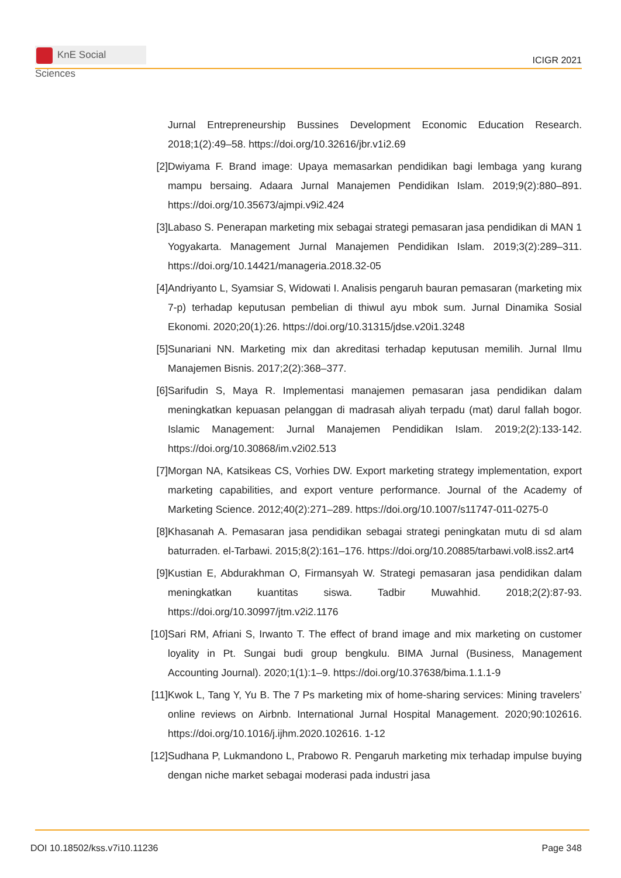KnE Social Sciences
ICIGR 2021
Jurnal Entrepreneurship Bussines Development Economic Education Research. 2018;1(2):49–58. https://doi.org/10.32616/jbr.v1i2.69
[2] Dwiyama F. Brand image: Upaya memasarkan pendidikan bagi lembaga yang kurang mampu bersaing. Adaara Jurnal Manajemen Pendidikan Islam. 2019;9(2):880–891. https://doi.org/10.35673/ajmpi.v9i2.424
[3] Labaso S. Penerapan marketing mix sebagai strategi pemasaran jasa pendidikan di MAN 1 Yogyakarta. Management Jurnal Manajemen Pendidikan Islam. 2019;3(2):289–311. https://doi.org/10.14421/manageria.2018.32-05
[4] Andriyanto L, Syamsiar S, Widowati I. Analisis pengaruh bauran pemasaran (marketing mix 7-p) terhadap keputusan pembelian di thiwul ayu mbok sum. Jurnal Dinamika Sosial Ekonomi. 2020;20(1):26. https://doi.org/10.31315/jdse.v20i1.3248
[5] Sunariani NN. Marketing mix dan akreditasi terhadap keputusan memilih. Jurnal Ilmu Manajemen Bisnis. 2017;2(2):368–377.
[6] Sarifudin S, Maya R. Implementasi manajemen pemasaran jasa pendidikan dalam meningkatkan kepuasan pelanggan di madrasah aliyah terpadu (mat) darul fallah bogor. Islamic Management: Jurnal Manajemen Pendidikan Islam. 2019;2(2):133-142. https://doi.org/10.30868/im.v2i02.513
[7] Morgan NA, Katsikeas CS, Vorhies DW. Export marketing strategy implementation, export marketing capabilities, and export venture performance. Journal of the Academy of Marketing Science. 2012;40(2):271–289. https://doi.org/10.1007/s11747-011-0275-0
[8] Khasanah A. Pemasaran jasa pendidikan sebagai strategi peningkatan mutu di sd alam baturraden. el-Tarbawi. 2015;8(2):161–176. https://doi.org/10.20885/tarbawi.vol8.iss2.art4
[9] Kustian E, Abdurakhman O, Firmansyah W. Strategi pemasaran jasa pendidikan dalam meningkatkan kuantitas siswa. Tadbir Muwahhid. 2018;2(2):87-93. https://doi.org/10.30997/jtm.v2i2.1176
[10]
Sari RM, Afriani S, Irwanto T. The effect of brand image and mix marketing on customer loyality in Pt. Sungai budi group bengkulu. BIMA Jurnal (Business, Management Accounting Journal). 2020;1(1):1–9. https://doi.org/10.37638/bima.1.1.1-9
[11]
Kwok L, Tang Y, Yu B. The 7 Ps marketing mix of home-sharing services: Mining travelers’ online reviews on Airbnb. International Jurnal Hospital Management. 2020;90:102616. https://doi.org/10.1016/j.ijhm.2020.102616. 1-12
[12]
Sudhana P, Lukmandono L, Prabowo R. Pengaruh marketing mix terhadap impulse buying dengan niche market sebagai moderasi pada industri jasa
DOI 10.18502/kss.v7i10.11236 Page 348